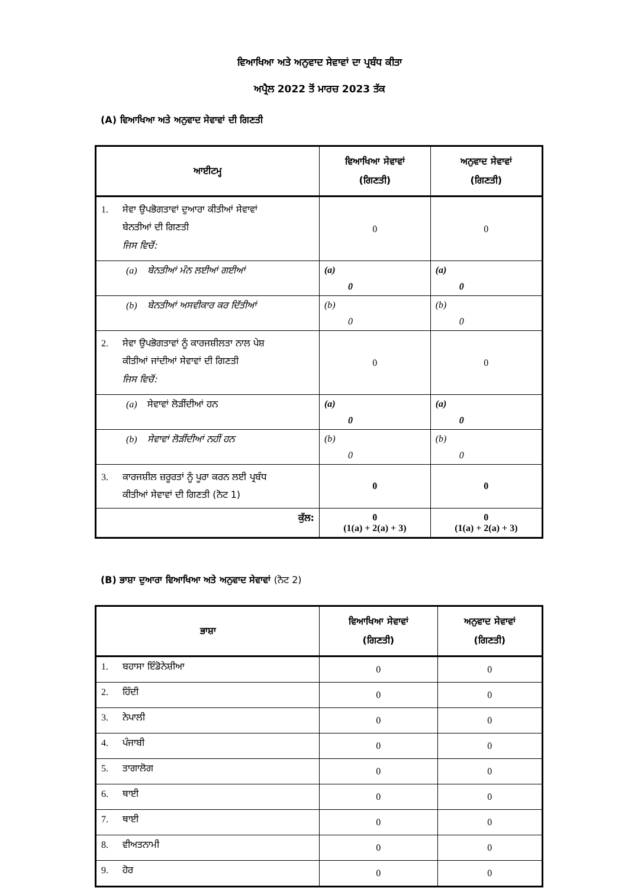ਵਿਆਖਿਆ ਅਤੇ ਅਨੁਵਾਦ ਸੇਵਾਵਾਂ ਦਾ ਪ੍ਰਬੰਧ ਕੀਤਾ
ਅਪ੍ਰੈਲ 2022 ਤੋਂ ਮਾਰਚ 2023 ਤੱਕ
(A) ਵਿਆਖਿਆ ਅਤੇ ਅਨੁਵਾਦ ਸੇਵਾਵਾਂ ਦੀ ਗਿਣਤੀ
| ਆਈਟਮ੍ਹ | ਵਿਆਖਿਆ ਸੇਵਾਵਾਂ (ਗਿਣਤੀ) | ਅਨੁਵਾਦ ਸੇਵਾਵਾਂ (ਗਿਣਤੀ) |
| --- | --- | --- |
| 1. ਸੇਵਾ ਉਪਭੋਗਤਾਵਾਂ ਦੁਆਰਾ ਕੀਤੀਆਂ ਸੇਵਾਵਾਂ ਬੇਨਤੀਆਂ ਦੀ ਗਿਣਤੀ ਜਿਸ ਵਿਚੋਂ: | 0 | 0 |
| (a) ਬੇਨਤੀਆਂ ਮੰਨ ਲਈਆਂ ਗਈਆਂ | (a) 0 | (a) 0 |
| (b) ਬੇਨਤੀਆਂ ਅਸਵੀਕਾਰ ਕਰ ਦਿੱਤੀਆਂ | (b) 0 | (b) 0 |
| 2. ਸੇਵਾ ਉਪਭੋਗਤਾਵਾਂ ਨੂੰ ਕਾਰਜਸ਼ੀਲਤਾ ਨਾਲ ਪੇਸ਼ ਕੀਤੀਆਂ ਜਾਂਦੀਆਂ ਸੇਵਾਵਾਂ ਦੀ ਗਿਣਤੀ ਜਿਸ ਵਿਚੋਂ: | 0 | 0 |
| (a) ਸੇਵਾਵਾਂ ਲੋੜੀਂਦੀਆਂ ਹਨ | (a) 0 | (a) 0 |
| (b) ਸੇਵਾਵਾਂ ਲੋੜੀਂਦੀਆਂ ਨਹੀਂ ਹਨ | (b) 0 | (b) 0 |
| 3. ਕਾਰਜਸ਼ੀਲ ਜ਼ਰੂਰਤਾਂ ਨੂੰ ਪੂਰਾ ਕਰਨ ਲਈ ਪ੍ਰਬੰਧ ਕੀਤੀਆਂ ਸੇਵਾਵਾਂ ਦੀ ਗਿਣਤੀ (ਨੋਟ 1) | 0 | 0 |
| ਕੁੱਲ: | 0 (1(a) + 2(a) + 3) | 0 (1(a) + 2(a) + 3) |
(B) ਭਾਸ਼ਾ ਦੁਆਰਾ ਵਿਆਖਿਆ ਅਤੇ ਅਨੁਵਾਦ ਸੇਵਾਵਾਂ (ਨੋਟ 2)
| ਭਾਸ਼ਾ | ਵਿਆਖਿਆ ਸੇਵਾਵਾਂ (ਗਿਣਤੀ) | ਅਨੁਵਾਦ ਸੇਵਾਵਾਂ (ਗਿਣਤੀ) |
| --- | --- | --- |
| 1. ਬਹਾਸਾ ਇੰਡੋਨੇਸ਼ੀਆ | 0 | 0 |
| 2. ਹਿੰਦੀ | 0 | 0 |
| 3. ਨੇਪਾਲੀ | 0 | 0 |
| 4. ਪੰਜਾਬੀ | 0 | 0 |
| 5. ਤਾਗਾਲੋਗ | 0 | 0 |
| 6. ਥਾਈ | 0 | 0 |
| 7. ਥਾਈ | 0 | 0 |
| 8. ਵੀਅਤਨਾਮੀ | 0 | 0 |
| 9. ਹੋਰ | 0 | 0 |